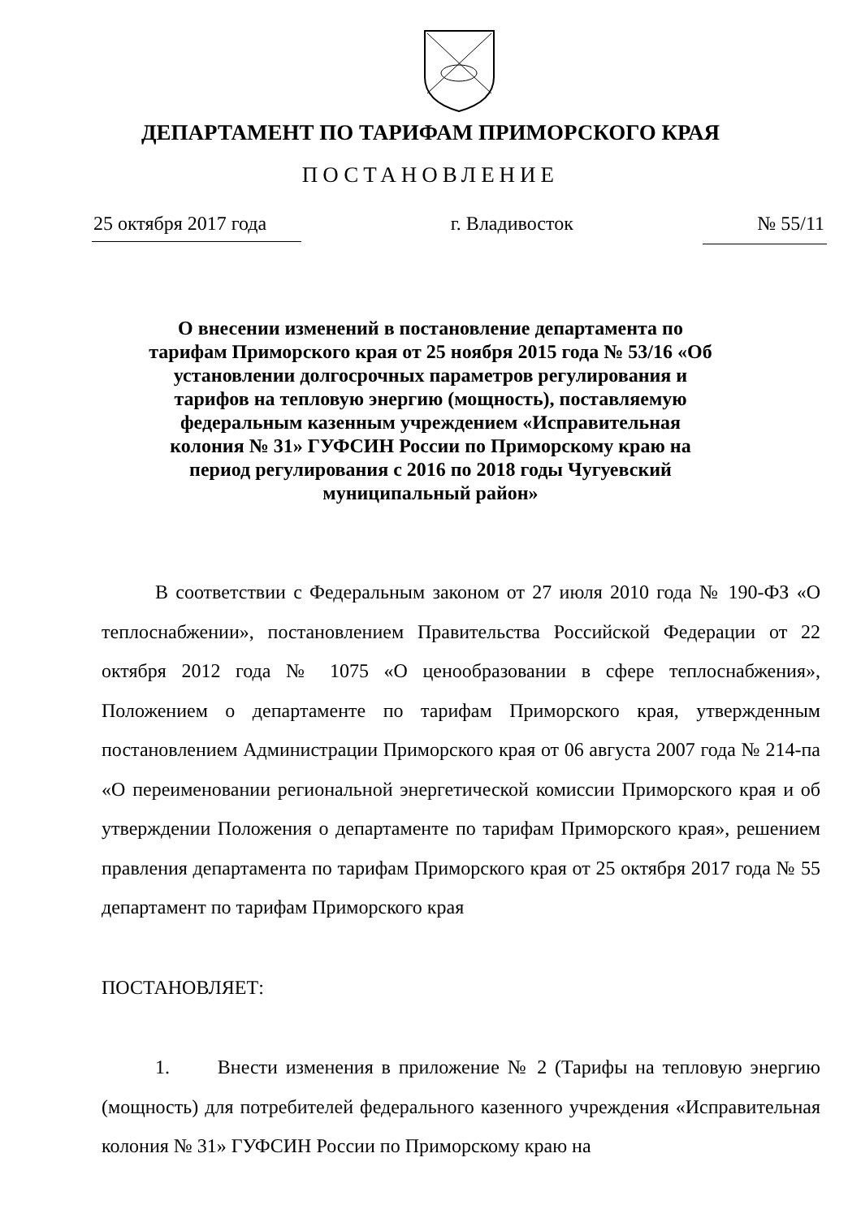ДЕПАРТАМЕНТ ПО ТАРИФАМ ПРИМОРСКОГО КРАЯ
ПОСТАНОВЛЕНИЕ
25 октября 2017 года г. Владивосток № 55/11
О внесении изменений в постановление департамента по тарифам Приморского края от 25 ноября 2015 года № 53/16 «Об установлении долгосрочных параметров регулирования и тарифов на тепловую энергию (мощность), поставляемую федеральным казенным учреждением «Исправительная колония № 31» ГУФСИН России по Приморскому краю на период регулирования с 2016 по 2018 годы Чугуевский муниципальный район»
В соответствии с Федеральным законом от 27 июля 2010 года № 190-ФЗ «О теплоснабжении», постановлением Правительства Российской Федерации от 22 октября 2012 года № 1075 «О ценообразовании в сфере теплоснабжения», Положением о департаменте по тарифам Приморского края, утвержденным постановлением Администрации Приморского края от 06 августа 2007 года № 214-па «О переименовании региональной энергетической комиссии Приморского края и об утверждении Положения о департаменте по тарифам Приморского края», решением правления департамента по тарифам Приморского края от 25 октября 2017 года № 55 департамент по тарифам Приморского края
ПОСТАНОВЛЯЕТ:
1. Внести изменения в приложение № 2 (Тарифы на тепловую энергию (мощность) для потребителей федерального казенного учреждения «Исправительная колония № 31» ГУФСИН России по Приморскому краю на